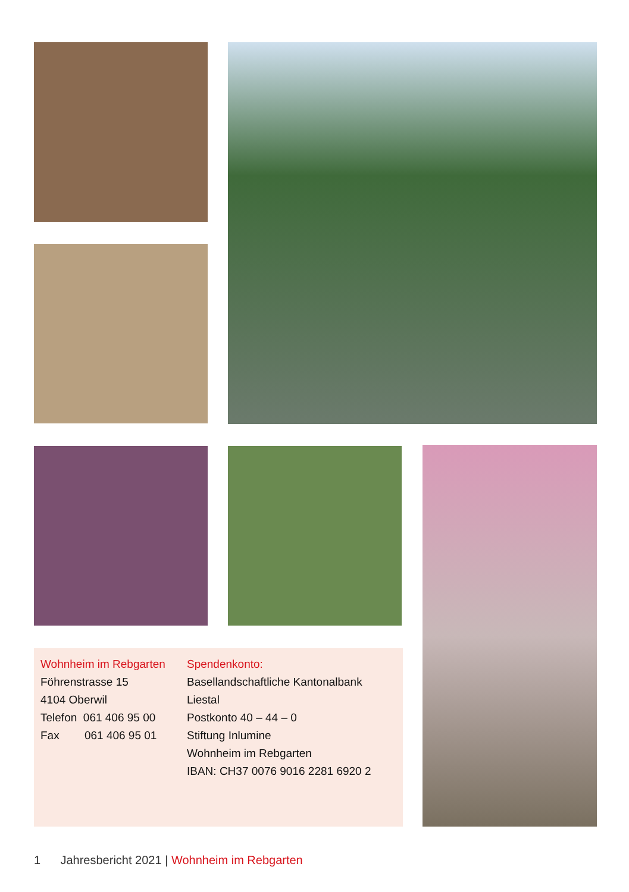Wohnheim im Rebgarten
Föhrenstrasse 15
4104 Oberwil
Telefon 061 406 95 00
Fax 061 406 95 01
Spendenkonto:
Basellandschaftliche Kantonalbank Liestal
Postkonto 40 – 44 – 0
Stiftung Inlumine
Wohnheim im Rebgarten
IBAN: CH37 0076 9016 2281 6920 2
1 Jahresbericht 2021 | Wohnheim im Rebgarten